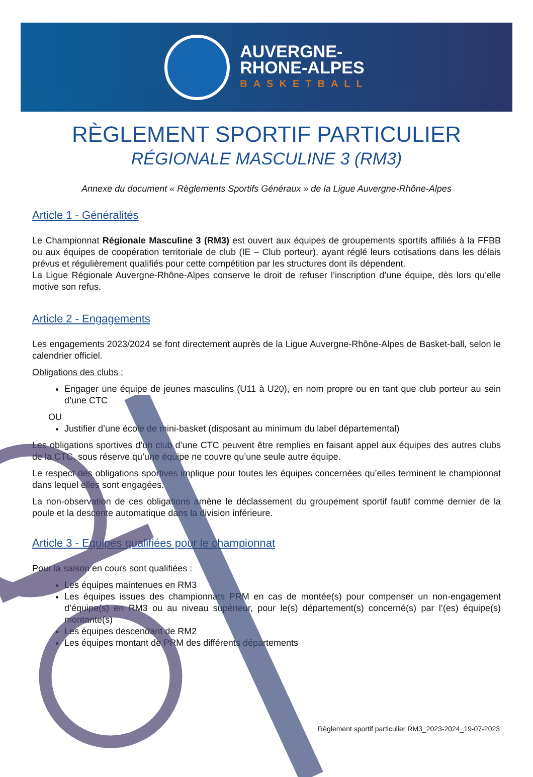AUVERGNE-
RHONE-ALPES
BASKETBALL
RÈGLEMENT SPORTIF PARTICULIER
RÉGIONALE MASCULINE 3 (RM3)
Annexe du document « Règlements Sportifs Généraux » de la Ligue Auvergne-Rhône-Alpes
Article 1 - Généralités
Le Championnat Régionale Masculine 3 (RM3) est ouvert aux équipes de groupements sportifs affiliés à la FFBB ou aux équipes de coopération territoriale de club (IE – Club porteur), ayant réglé leurs cotisations dans les délais prévus et régulièrement qualifiés pour cette compétition par les structures dont ils dépendent.
La Ligue Régionale Auvergne-Rhône-Alpes conserve le droit de refuser l’inscription d’une équipe, dès lors qu’elle motive son refus.
Article 2 - Engagements
Les engagements 2023/2024 se font directement auprès de la Ligue Auvergne-Rhône-Alpes de Basket-ball, selon le calendrier officiel.
Obligations des clubs :
Engager une équipe de jeunes masculins (U11 à U20), en nom propre ou en tant que club porteur au sein d’une CTC
OU
Justifier d’une école de mini-basket (disposant au minimum du label départemental)
Les obligations sportives d’un club d’une CTC peuvent être remplies en faisant appel aux équipes des autres clubs de la CTC, sous réserve qu’une équipe ne couvre qu’une seule autre équipe.
Le respect des obligations sportives implique pour toutes les équipes concernées qu’elles terminent le championnat dans lequel elles sont engagées.
La non-observation de ces obligations amène le déclassement du groupement sportif fautif comme dernier de la poule et la descente automatique dans la division inférieure.
Article 3 - Equipes qualifiées pour le championnat
Pour la saison en cours sont qualifiées :
Les équipes maintenues en RM3
Les équipes issues des championnats PRM en cas de montée(s) pour compenser un non-engagement d’équipe(s) en RM3 ou au niveau supérieur, pour le(s) département(s) concerné(s) par l’(es) équipe(s) montante(s)
Les équipes descendant de RM2
Les équipes montant de PRM des différents départements
Règlement sportif particulier RM3_2023-2024_19-07-2023